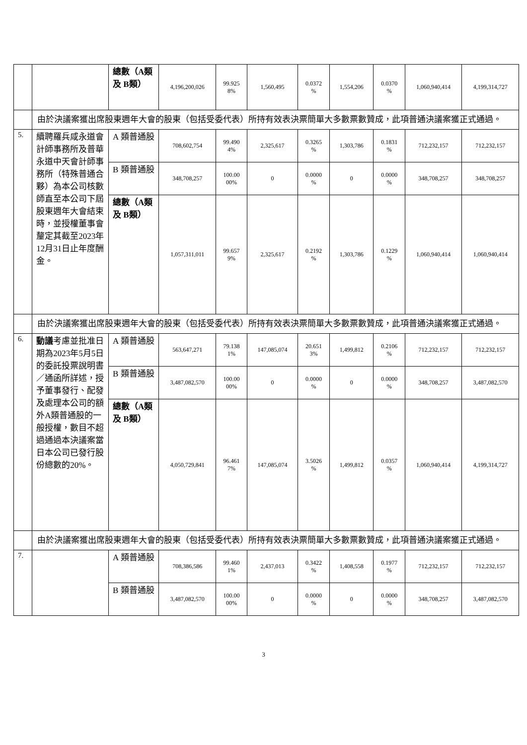| | | 總數（A類及 B類） | 4,196,200,026 | 99.925 8% | 1,560,495 | 0.0372 % | 1,554,206 | 0.0370 % | 1,060,940,414 | 4,199,314,727 |
| | 由於決議案獲出席股東週年大會的股東（包括受委代表）所持有效表決票簡單大多數票數贊成，此項普通決議案獲正式通過。 | | | | | | | | | |
| 5. | 續聘羅兵咸永道會計師事務所及普華永道中天會計師事務所（特殊普通合夥）為本公司核數師直至本公司下屆股東週年大會結束時，並授權董事會釐定其截至2023年12月31日止年度酬金。 | A 類普通股 | 708,602,754 | 99.490 4% | 2,325,617 | 0.3265 % | 1,303,786 | 0.1831 % | 712,232,157 | 712,232,157 |
| | | B 類普通股 | 348,708,257 | 100.00 00% | 0 | 0.0000 % | 0 | 0.0000 % | 348,708,257 | 348,708,257 |
| | | 總數（A類及 B類） | 1,057,311,011 | 99.657 9% | 2,325,617 | 0.2192 % | 1,303,786 | 0.1229 % | 1,060,940,414 | 1,060,940,414 |
| | 由於決議案獲出席股東週年大會的股東（包括受委代表）所持有效表決票簡單大多數票數贊成，此項普通決議案獲正式通過。 | | | | | | | | | |
| 6. | 動議 考慮並批准日期為2023年5月5日的委託投票說明書／通函所詳述，授予董事發行、配發及處理本公司的額外A類普通股的一般授權，數目不超過通過本決議案當日本公司已發行股份總數的20%。 | A 類普通股 | 563,647,271 | 79.138 1% | 147,085,074 | 20.651 3% | 1,499,812 | 0.2106 % | 712,232,157 | 712,232,157 |
| | | B 類普通股 | 3,487,082,570 | 100.00 00% | 0 | 0.0000 % | 0 | 0.0000 % | 348,708,257 | 3,487,082,570 |
| | | 總數（A類及 B類） | 4,050,729,841 | 96.461 7% | 147,085,074 | 3.5026 % | 1,499,812 | 0.0357 % | 1,060,940,414 | 4,199,314,727 |
| | 由於決議案獲出席股東週年大會的股東（包括受委代表）所持有效表決票簡單大多數票數贊成，此項普通決議案獲正式通過。 | | | | | | | | | |
| 7. | | A 類普通股 | 708,386,586 | 99.460 1% | 2,437,013 | 0.3422 % | 1,408,558 | 0.1977 % | 712,232,157 | 712,232,157 |
| | | B 類普通股 | 3,487,082,570 | 100.00 00% | 0 | 0.0000 % | 0 | 0.0000 % | 348,708,257 | 3,487,082,570 |
3